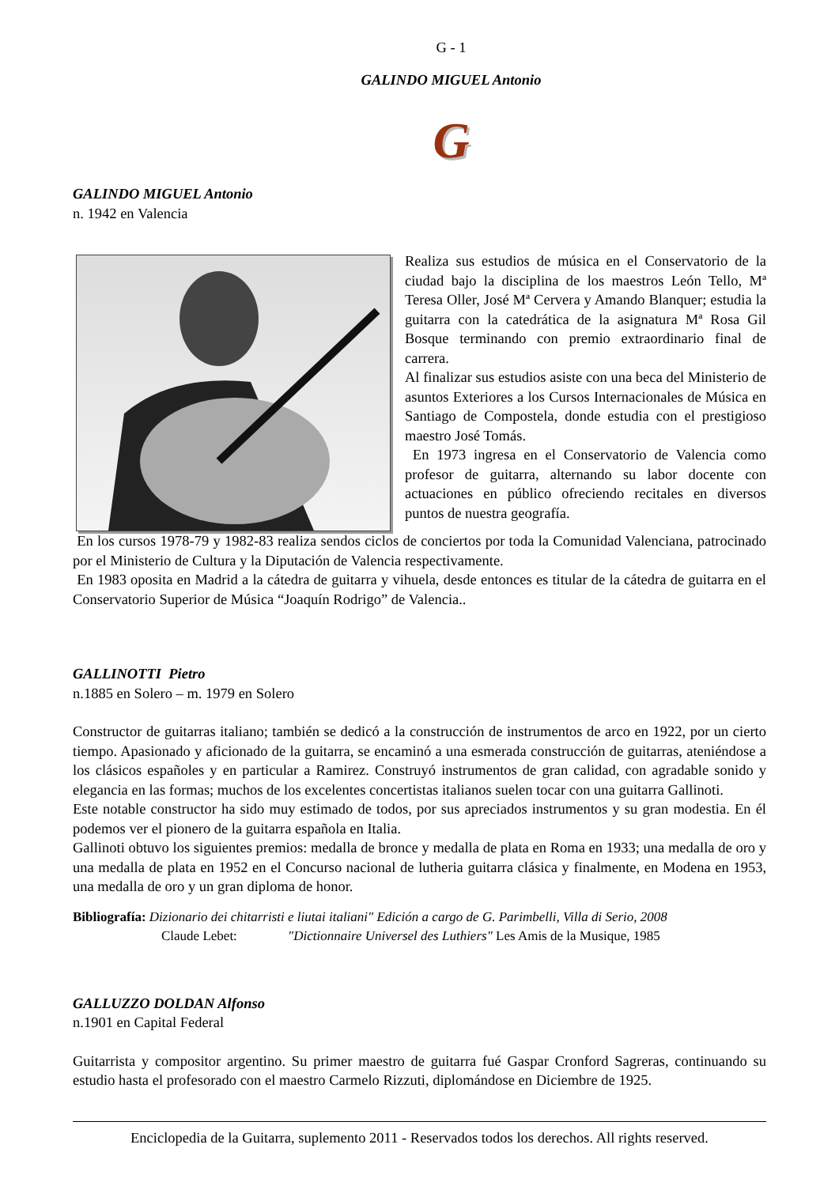G - 1
GALINDO MIGUEL Antonio
G
GALINDO MIGUEL Antonio
n. 1942 en Valencia
Realiza sus estudios de música en el Conservatorio de la ciudad bajo la disciplina de los maestros León Tello, Mª Teresa Oller, José Mª Cervera y Amando Blanquer; estudia la guitarra con la catedrática de la asignatura Mª Rosa Gil Bosque terminando con premio extraordinario final de carrera.
Al finalizar sus estudios asiste con una beca del Ministerio de asuntos Exteriores a los Cursos Internacionales de Música en Santiago de Compostela, donde estudia con el prestigioso maestro José Tomás.
En 1973 ingresa en el Conservatorio de Valencia como profesor de guitarra, alternando su labor docente con actuaciones en público ofreciendo recitales en diversos puntos de nuestra geografía.
En los cursos 1978-79 y 1982-83 realiza sendos ciclos de conciertos por toda la Comunidad Valenciana, patrocinado por el Ministerio de Cultura y la Diputación de Valencia respectivamente.
En 1983 oposita en Madrid a la cátedra de guitarra y vihuela, desde entonces es titular de la cátedra de guitarra en el Conservatorio Superior de Música “Joaquín Rodrigo” de Valencia..
GALLINOTTI Pietro
n.1885 en Solero – m. 1979 en Solero
Constructor de guitarras italiano; también se dedicó a la construcción de instrumentos de arco en 1922, por un cierto tiempo. Apasionado y aficionado de la guitarra, se encaminó a una esmerada construcción de guitarras, ateniéndose a los clásicos españoles y en particular a Ramirez. Construyó instrumentos de gran calidad, con agradable sonido y elegancia en las formas; muchos de los excelentes concertistas italianos suelen tocar con una guitarra Gallinoti.
Este notable constructor ha sido muy estimado de todos, por sus apreciados instrumentos y su gran modestia. En él podemos ver el pionero de la guitarra española en Italia.
Gallinoti obtuvo los siguientes premios: medalla de bronce y medalla de plata en Roma en 1933; una medalla de oro y una medalla de plata en 1952 en el Concurso nacional de lutheria guitarra clásica y finalmente, en Modena en 1953, una medalla de oro y un gran diploma de honor.
Bibliografía: Dizionario dei chitarristi e liutai italiani" Edición a cargo de G. Parimbelli, Villa di Serio, 2008
Claude Lebet: "Dictionnaire Universel des Luthiers" Les Amis de la Musique, 1985
GALLUZZO DOLDAN Alfonso
n.1901 en Capital Federal
Guitarrista y compositor argentino. Su primer maestro de guitarra fué Gaspar Cronford Sagreras, continuando su estudio hasta el profesorado con el maestro Carmelo Rizzuti, diplomándose en Diciembre de 1925.
Enciclopedia de la Guitarra, suplemento 2011 - Reservados todos los derechos. All rights reserved.